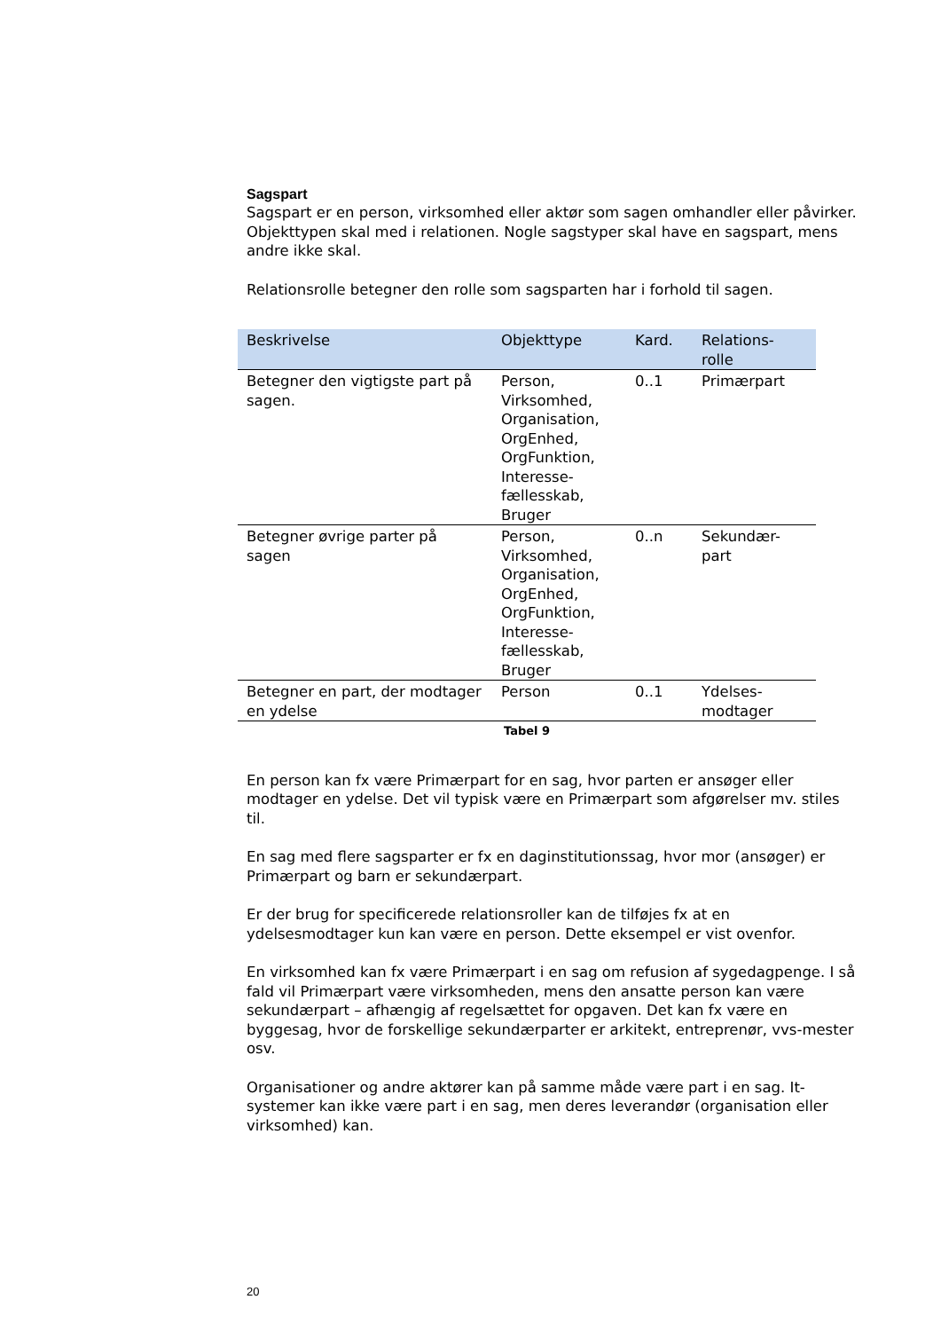Sagspart
Sagspart er en person, virksomhed eller aktør som sagen omhandler eller påvirker. Objekttypen skal med i relationen. Nogle sagstyper skal have en sagspart, mens andre ikke skal.
Relationsrolle betegner den rolle som sagsparten har i forhold til sagen.
| Beskrivelse | Objekttype | Kard. | Relations- rolle |
| --- | --- | --- | --- |
| Betegner den vigtigste part på sagen. | Person, Virksomhed, Organisation, OrgEnhed, OrgFunktion, Interesse- fællesskab, Bruger | 0..1 | Primærpart |
| Betegner øvrige parter på sagen | Person, Virksomhed, Organisation, OrgEnhed, OrgFunktion, Interesse- fællesskab, Bruger | 0..n | Sekundær- part |
| Betegner en part, der modtager en ydelse | Person | 0..1 | Ydelses- modtager |
Tabel 9
En person kan fx være Primærpart for en sag, hvor parten er ansøger eller modtager en ydelse. Det vil typisk være en Primærpart som afgørelser mv. stiles til.
En sag med flere sagsparter er fx en daginstitutionssag, hvor mor (ansøger) er Primærpart og barn er sekundærpart.
Er der brug for specificerede relationsroller kan de tilføjes fx at en ydelsesmodtager kun kan være en person. Dette eksempel er vist ovenfor.
En virksomhed kan fx være Primærpart i en sag om refusion af sygedagpenge. I så fald vil Primærpart være virksomheden, mens den ansatte person kan være sekundærpart – afhængig af regelsættet for opgaven. Det kan fx være en byggesag, hvor de forskellige sekundærparter er arkitekt, entreprenør, vvs-mester osv.
Organisationer og andre aktører kan på samme måde være part i en sag. It-systemer kan ikke være part i en sag, men deres leverandør (organisation eller virksomhed) kan.
20